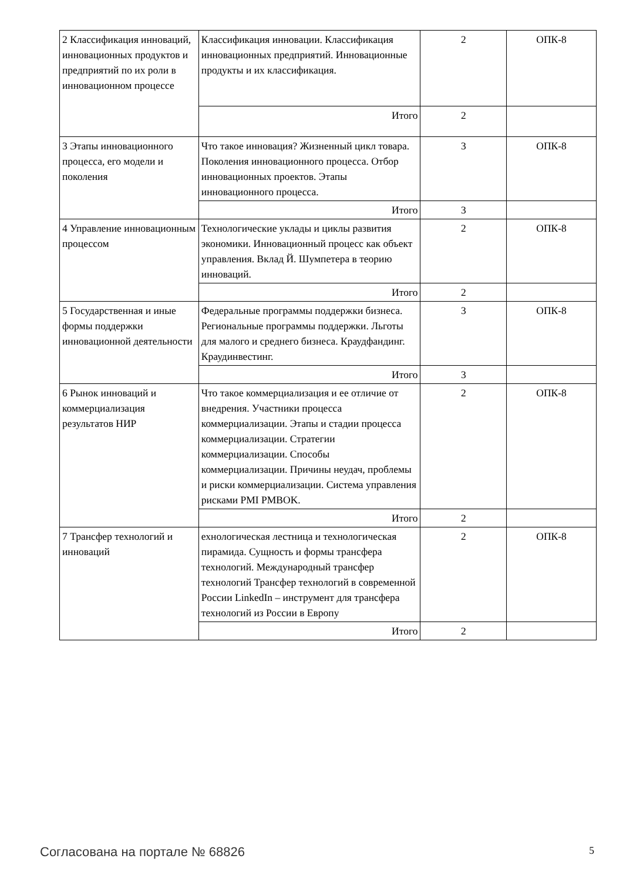| 2 Классификация инноваций, инновационных продуктов и предприятий по их роли в инновационном процессе | Классификация инновации. Классификация инновационных предприятий. Инновационные продукты и их классификация. | 2 | ОПК-8 |
| | Итого | 2 | |
| 3 Этапы инновационного процесса, его модели и поколения | Что такое инновация? Жизненный цикл товара. Поколения инновационного процесса. Отбор инновационных проектов. Этапы инновационного процесса. | 3 | ОПК-8 |
| | Итого | 3 | |
| 4 Управление инновационным процессом | Технологические уклады и циклы развития экономики. Инновационный процесс как объект управления. Вклад Й. Шумпетера в теорию инноваций. | 2 | ОПК-8 |
| | Итого | 2 | |
| 5 Государственная и иные формы поддержки инновационной деятельности | Федеральные программы поддержки бизнеса. Региональные программы поддержки. Льготы для малого и среднего бизнеса. Краудфандинг. Краудинвестинг. | 3 | ОПК-8 |
| | Итого | 3 | |
| 6 Рынок инноваций и коммерциализация результатов НИР | Что такое коммерциализация и ее отличие от внедрения. Участники процесса коммерциализации. Этапы и стадии процесса коммерциализации. Стратегии коммерциализации. Способы коммерциализации. Причины неудач, проблемы и риски коммерциализации. Система управления рисками PMI PMBOK. | 2 | ОПК-8 |
| | Итого | 2 | |
| 7 Трансфер технологий и инноваций | ехнологическая лестница и технологическая пирамида. Сущность и формы трансфера технологий. Международный трансфер технологий Трансфер технологий в современной России LinkedIn – инструмент для трансфера технологий из России в Европу | 2 | ОПК-8 |
| | Итого | 2 | |
Согласована на портале № 68826 5